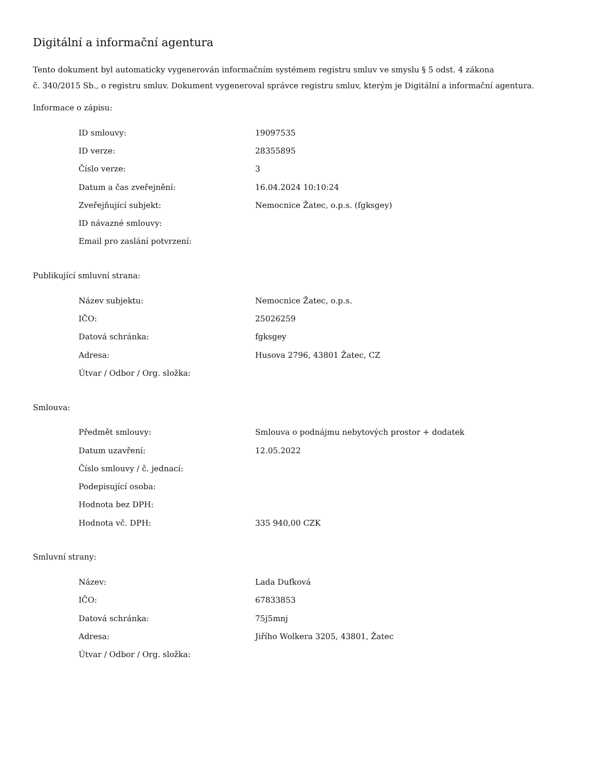Digitální a informační agentura
Tento dokument byl automaticky vygenerován informačním systémem registru smluv ve smyslu § 5 odst. 4 zákona
č. 340/2015 Sb., o registru smluv. Dokument vygeneroval správce registru smluv, kterým je Digitální a informační agentura.
Informace o zápisu:
| ID smlouvy: | 19097535 |
| ID verze: | 28355895 |
| Číslo verze: | 3 |
| Datum a čas zveřejnění: | 16.04.2024 10:10:24 |
| Zveřejňující subjekt: | Nemocnice Žatec, o.p.s. (fgksgey) |
| ID návazné smlouvy: | |
| Email pro zaslání potvrzení: | |
Publikující smluvní strana:
| Název subjektu: | Nemocnice Žatec, o.p.s. |
| IČO: | 25026259 |
| Datová schránka: | fgksgey |
| Adresa: | Husova 2796, 43801 Žatec, CZ |
| Útvar / Odbor / Org. složka: | |
Smlouva:
| Předmět smlouvy: | Smlouva o podnájmu nebytových prostor + dodatek |
| Datum uzavření: | 12.05.2022 |
| Číslo smlouvy / č. jednací: | |
| Podepisující osoba: | |
| Hodnota bez DPH: | |
| Hodnota vč. DPH: | 335 940,00 CZK |
Smluvní strany:
| Název: | Lada Dufková |
| IČO: | 67833853 |
| Datová schránka: | 75j5mnj |
| Adresa: | Jiřího Wolkera 3205, 43801, Žatec |
| Útvar / Odbor / Org. složka: | |